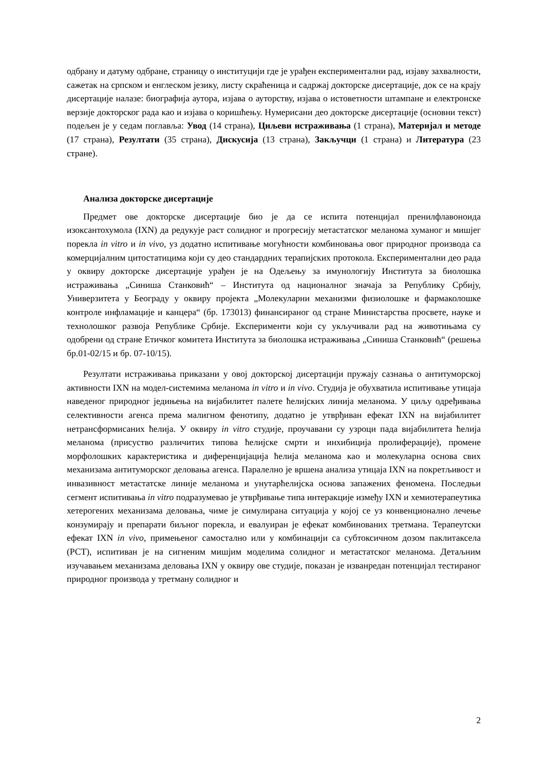одбрану и датуму одбране, страницу о институцији где је урађен експериментални рад, изјаву захвалности, сажетак на српском и енглеском језику, листу скраћеница и садржај докторске дисертације, док се на крају дисертације налазе: биографија аутора, изјава о ауторству, изјава о истоветности штампане и електронске верзије докторског рада као и изјава о коришћењу. Нумерисани део докторске дисертације (основни текст) подељен је у седам поглавља: Увод (14 страна), Циљеви истраживања (1 страна), Материјал и методе (17 страна), Резултати (35 страна), Дискусија (13 страна), Закључци (1 страна) и Литература (23 стране).
Анализа докторске дисертације
Предмет ове докторске дисертације био је да се испита потенцијал пренилфлавоноида изоксантохумола (IXN) да редукује раст солидног и прогресију метастатског меланома хуманог и мишјег порекла in vitro и in vivo, уз додатно испитивање могућности комбиновања овог природног производа са комерцијалним цитостатицима који су део стандардних терапијских протокола. Експериментални део рада у оквиру докторске дисертације урађен је на Одељењу за имунологију Института за биолошка истраживања „Синиша Станковић“ – Института од националног значаја за Републику Србију, Универзитета у Београду у оквиру пројекта „Молекуларни механизми физиолошке и фармаколошке контроле инфламације и канцера“ (бр. 173013) финансираног од стране Министарства просвете, науке и технолошког развоја Републике Србије. Експерименти који су укључивали рад на животињама су одобрени од стране Етичког комитета Института за биолошка истраживања „Синиша Станковић“ (решења бр.01-02/15 и бр. 07-10/15).
Резултати истраживања приказани у овој докторској дисертацији пружају сазнања о антитуморској активности IXN на модел-системима меланома in vitro и in vivo. Студија је обухватила испитивање утицаја наведеног природног једињења на вијабилитет палете ћелијских линија меланома. У циљу одређивања селективности агенса према малигном фенотипу, додатно је утврђиван ефекат IXN на вијабилитет нетрансформисаних ћелија. У оквиру in vitro студије, проучавани су узроци пада вијабилитета ћелија меланома (присуство различитих типова ћелијске смрти и инхибиција пролиферације), промене морфолошких карактеристика и диференцијација ћелија меланома као и молекуларна основа свих механизама антитуморског деловања агенса. Паралелно је вршена анализа утицаја IXN на покретљивост и инвазивност метастатске линије меланома и унутарћелијска основа запажених феномена. Последњи сегмент испитивања in vitro подразумевао је утврђивање типа интеракције између IXN и хемиотерапеутика хетерогених механизама деловања, чиме је симулирана ситуација у којој се уз конвенционално лечење конзумирају и препарати биљног порекла, и евалуиран је ефекат комбинованих третмана. Терапеутски ефекат IXN in vivo, примењеног самостално или у комбинацији са субтоксичном дозом паклитаксела (PCT), испитиван је на сигненим мишјим моделима солидног и метастатског меланома. Детаљним изучавањем механизама деловања IXN у оквиру ове студије, показан је изванредан потенцијал тестираног природног производа у третману солидног и
2